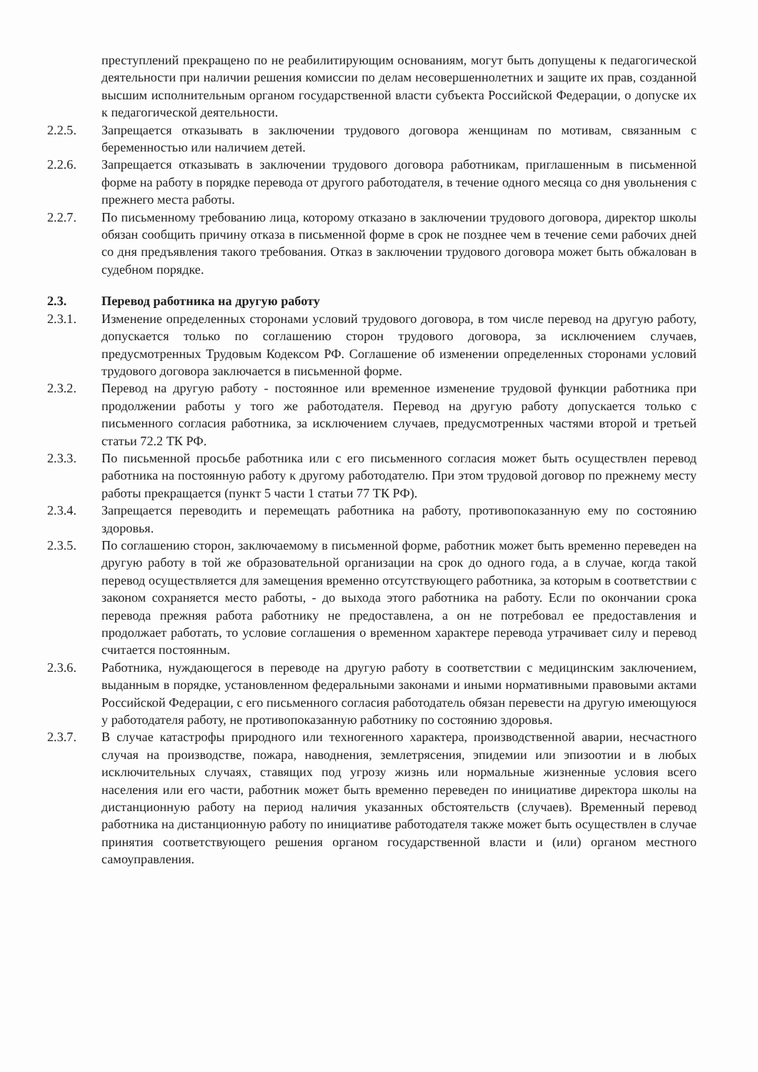преступлений прекращено по не реабилитирующим основаниям, могут быть допущены к педагогической деятельности при наличии решения комиссии по делам несовершеннолетних и защите их прав, созданной высшим исполнительным органом государственной власти субъекта Российской Федерации, о допуске их к педагогической деятельности.
2.2.5. Запрещается отказывать в заключении трудового договора женщинам по мотивам, связанным с беременностью или наличием детей.
2.2.6. Запрещается отказывать в заключении трудового договора работникам, приглашенным в письменной форме на работу в порядке перевода от другого работодателя, в течение одного месяца со дня увольнения с прежнего места работы.
2.2.7. По письменному требованию лица, которому отказано в заключении трудового договора, директор школы обязан сообщить причину отказа в письменной форме в срок не позднее чем в течение семи рабочих дней со дня предъявления такого требования. Отказ в заключении трудового договора может быть обжалован в судебном порядке.
2.3. Перевод работника на другую работу
2.3.1. Изменение определенных сторонами условий трудового договора, в том числе перевод на другую работу, допускается только по соглашению сторон трудового договора, за исключением случаев, предусмотренных Трудовым Кодексом РФ. Соглашение об изменении определенных сторонами условий трудового договора заключается в письменной форме.
2.3.2. Перевод на другую работу - постоянное или временное изменение трудовой функции работника при продолжении работы у того же работодателя. Перевод на другую работу допускается только с письменного согласия работника, за исключением случаев, предусмотренных частями второй и третьей статьи 72.2 ТК РФ.
2.3.3. По письменной просьбе работника или с его письменного согласия может быть осуществлен перевод работника на постоянную работу к другому работодателю. При этом трудовой договор по прежнему месту работы прекращается (пункт 5 части 1 статьи 77 ТК РФ).
2.3.4. Запрещается переводить и перемещать работника на работу, противопоказанную ему по состоянию здоровья.
2.3.5. По соглашению сторон, заключаемому в письменной форме, работник может быть временно переведен на другую работу в той же образовательной организации на срок до одного года, а в случае, когда такой перевод осуществляется для замещения временно отсутствующего работника, за которым в соответствии с законом сохраняется место работы, - до выхода этого работника на работу. Если по окончании срока перевода прежняя работа работнику не предоставлена, а он не потребовал ее предоставления и продолжает работать, то условие соглашения о временном характере перевода утрачивает силу и перевод считается постоянным.
2.3.6. Работника, нуждающегося в переводе на другую работу в соответствии с медицинским заключением, выданным в порядке, установленном федеральными законами и иными нормативными правовыми актами Российской Федерации, с его письменного согласия работодатель обязан перевести на другую имеющуюся у работодателя работу, не противопоказанную работнику по состоянию здоровья.
2.3.7. В случае катастрофы природного или техногенного характера, производственной аварии, несчастного случая на производстве, пожара, наводнения, землетрясения, эпидемии или эпизоотии и в любых исключительных случаях, ставящих под угрозу жизнь или нормальные жизненные условия всего населения или его части, работник может быть временно переведен по инициативе директора школы на дистанционную работу на период наличия указанных обстоятельств (случаев). Временный перевод работника на дистанционную работу по инициативе работодателя также может быть осуществлен в случае принятия соответствующего решения органом государственной власти и (или) органом местного самоуправления.